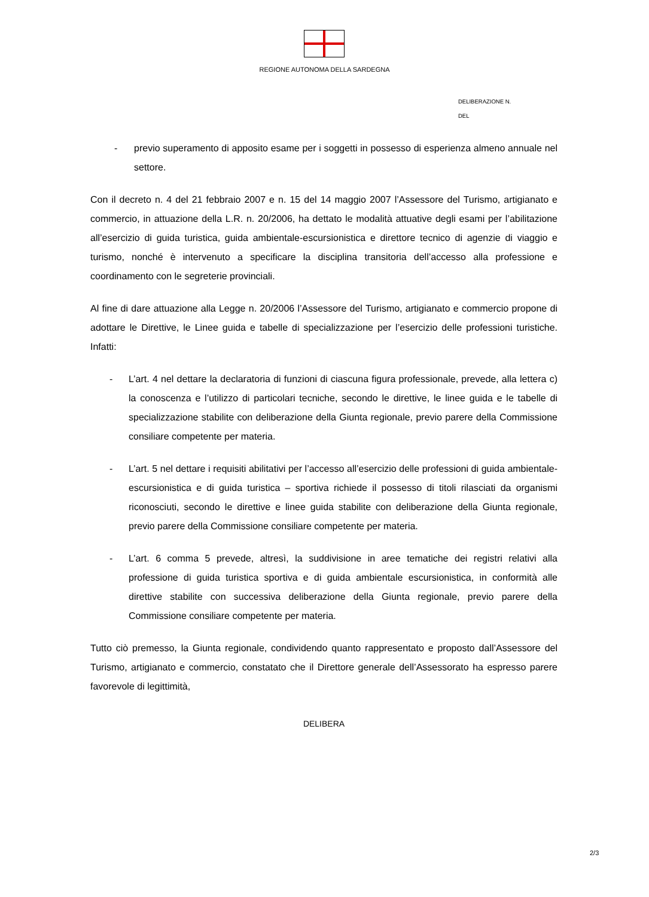REGIONE AUTONOMA DELLA SARDEGNA
DELIBERAZIONE N.
DEL
- previo superamento di apposito esame per i soggetti in possesso di esperienza almeno annuale nel settore.
Con il decreto n. 4 del 21 febbraio 2007 e n. 15 del 14 maggio 2007 l’Assessore del Turismo, artigianato e commercio, in attuazione della L.R. n. 20/2006, ha dettato le modalità attuative degli esami per l’abilitazione all’esercizio di guida turistica, guida ambientale-escursionistica e direttore tecnico di agenzie di viaggio e turismo, nonché è intervenuto a specificare la disciplina transitoria dell’accesso alla professione e coordinamento con le segreterie provinciali.
Al fine di dare attuazione alla Legge n. 20/2006 l’Assessore del Turismo, artigianato e commercio propone di adottare le Direttive, le Linee guida e tabelle di specializzazione per l’esercizio delle professioni turistiche. Infatti:
- L’art. 4 nel dettare la declaratoria di funzioni di ciascuna figura professionale, prevede, alla lettera c) la conoscenza e l’utilizzo di particolari tecniche, secondo le direttive, le linee guida e le tabelle di specializzazione stabilite con deliberazione della Giunta regionale, previo parere della Commissione consiliare competente per materia.
- L’art. 5 nel dettare i requisiti abilitativi per l’accesso all’esercizio delle professioni di guida ambientale-escursionistica e di guida turistica – sportiva richiede il possesso di titoli rilasciati da organismi riconosciuti, secondo le direttive e linee guida stabilite con deliberazione della Giunta regionale, previo parere della Commissione consiliare competente per materia.
- L’art. 6 comma 5 prevede, altresì, la suddivisione in aree tematiche dei registri relativi alla professione di guida turistica sportiva e di guida ambientale escursionistica, in conformità alle direttive stabilite con successiva deliberazione della Giunta regionale, previo parere della Commissione consiliare competente per materia.
Tutto ciò premesso, la Giunta regionale, condividendo quanto rappresentato e proposto dall’Assessore del Turismo, artigianato e commercio, constatato che il Direttore generale dell’Assessorato ha espresso parere favorevole di legittimità,
DELIBERA
2/3